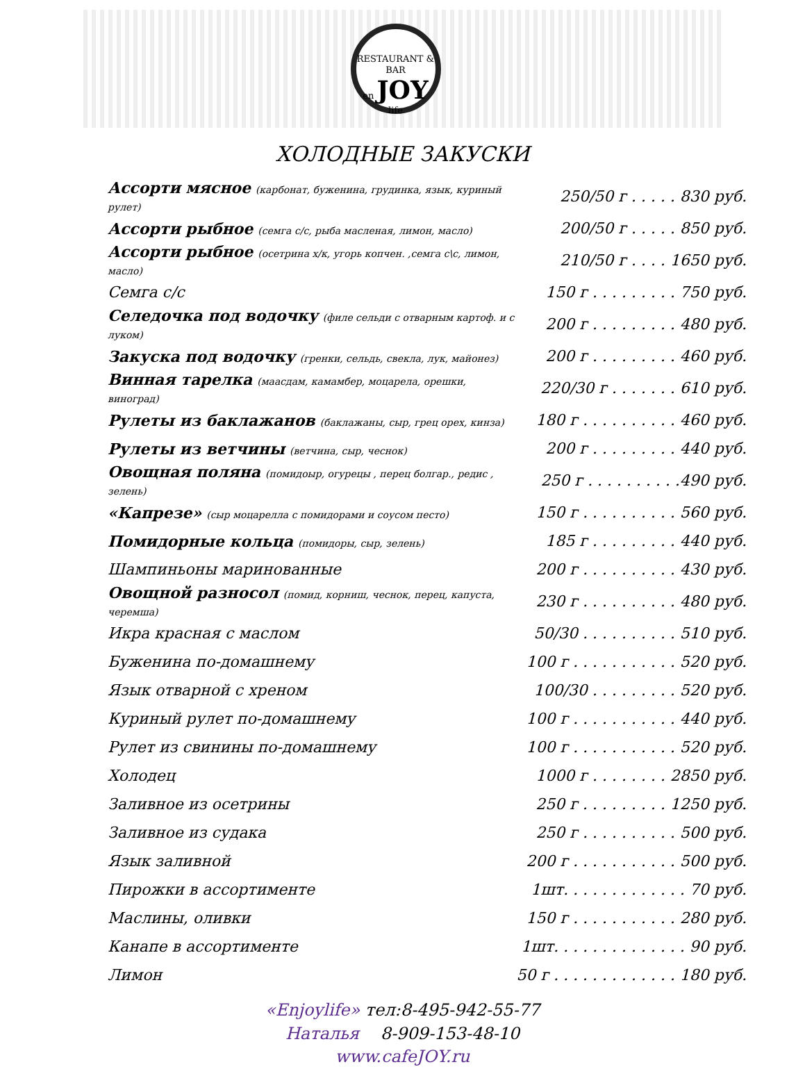RESTAURANT & BAR
en JOY life
ХОЛОДНЫЕ ЗАКУСКИ
| Ассорти мясное (карбонат, буженина, грудинка, язык, куриный рулет) | 250/50 г . . . . . 830 руб. |
| Ассорти рыбное (семга с/с, рыба масленая, лимон, масло) | 200/50 г . . . . . 850 руб. |
| Ассорти рыбное (осетрина х/к, угорь копчен. ,семга с\с, лимон, масло) | 210/50 г . . . . 1650 руб. |
| Семга с/с | 150 г . . . . . . . . . 750 руб. |
| Селедочка под водочку (филе сельди с отварным картоф. и с луком) | 200 г . . . . . . . . . 480 руб. |
| Закуска под водочку (гренки, сельдь, свекла, лук, майонез) | 200 г . . . . . . . . . 460 руб. |
| Винная тарелка (маасдам, камамбер, моцарела, орешки, виноград) | 220/30 г . . . . . . . 610 руб. |
| Рулеты из баклажанов (баклажаны, сыр, грец орех, кинза) | 180 г . . . . . . . . . . 460 руб. |
| Рулеты из ветчины (ветчина, сыр, чеснок) | 200 г . . . . . . . . . 440 руб. |
| Овощная поляна (помидоыр, огурецы , перец болгар., редис , зелень) | 250 г . . . . . . . . . .490 руб. |
| «Капрезе» (сыр моцарелла с помидорами и соусом песто) | 150 г . . . . . . . . . . 560 руб. |
| Помидорные кольца (помидоры, сыр, зелень) | 185 г . . . . . . . . . 440 руб. |
| Шампиньоны маринованные | 200 г . . . . . . . . . . 430 руб. |
| Овощной разносол (помид, корниш, чеснок, перец, капуста, черемша) | 230 г . . . . . . . . . . 480 руб. |
| Икра красная с маслом | 50/30 . . . . . . . . . . 510 руб. |
| Буженина по-домашнему | 100 г . . . . . . . . . . . 520 руб. |
| Язык отварной с хреном | 100/30 . . . . . . . . . 520 руб. |
| Куриный рулет по-домашнему | 100 г . . . . . . . . . . . 440 руб. |
| Рулет из свинины по-домашнему | 100 г . . . . . . . . . . . 520 руб. |
| Холодец | 1000 г . . . . . . . . 2850 руб. |
| Заливное из осетрины | 250 г . . . . . . . . . 1250 руб. |
| Заливное из судака | 250 г . . . . . . . . . . 500 руб. |
| Язык заливной | 200 г . . . . . . . . . . . 500 руб. |
| Пирожки в ассортименте | 1шт. . . . . . . . . . . . . 70 руб. |
| Маслины, оливки | 150 г . . . . . . . . . . . 280 руб. |
| Канапе в ассортименте | 1шт. . . . . . . . . . . . . . 90 руб. |
| Лимон | 50 г . . . . . . . . . . . . . 180 руб. |
«Enjoylife» тел:8-495-942-55-77
Наталья 8-909-153-48-10
www.cafeJOY.ru